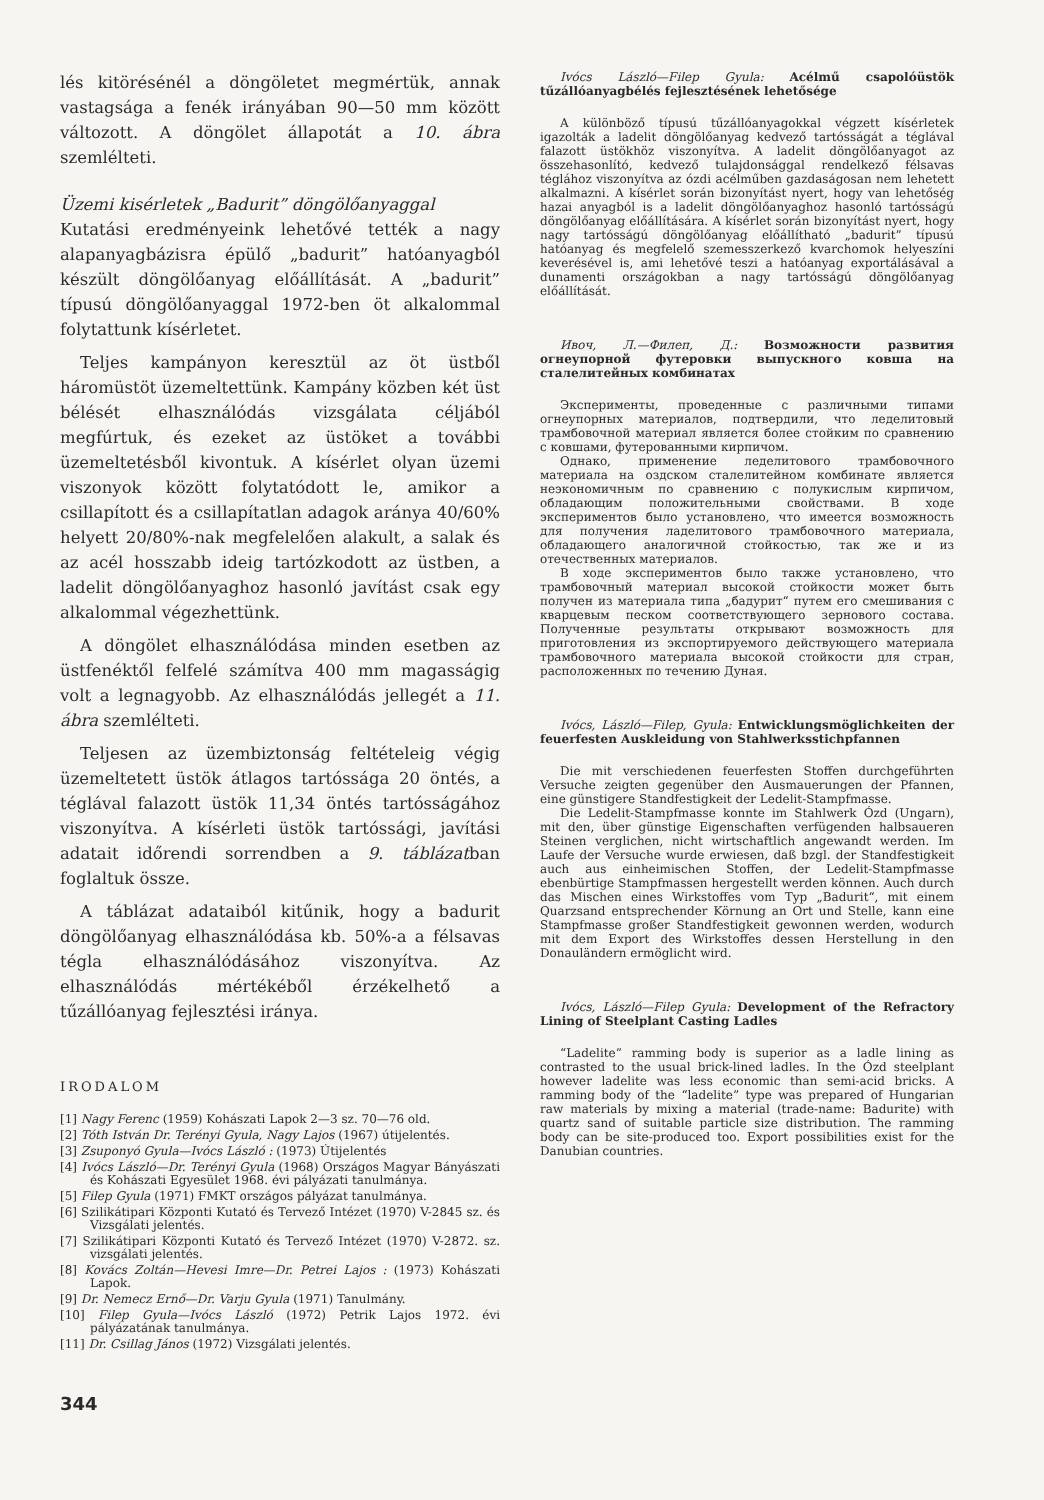lés kitörésénél a döngöletet megmértük, annak vastagsága a fenék irányában 90—50 mm között változott. A döngölet állapotát a 10. ábra szemlélteti.
Üzemi kisérletek „Badurit” döngölőanyaggal
Kutatási eredményeink lehetővé tették a nagy alapanyagbázisra épülő „badurit” hatóanyagból készült döngölőanyag előállítását. A „badurit” típusú döngölőanyaggal 1972-ben öt alkalommal folytattunk kísérletet.
Teljes kampányon keresztül az öt üstből háromüstöt üzemeltettünk. Kampány közben két üst bélését elhasználódás vizsgálata céljából megfúrtuk, és ezeket az üstöket a további üzemeltetésből kivontuk. A kísérlet olyan üzemi viszonyok között folytatódott le, amikor a csillapított és a csillapítatlan adagok aránya 40/60% helyett 20/80%-nak megfelelően alakult, a salak és az acél hosszabb ideig tartózkodott az üstben, a ladelit döngölőanyaghoz hasonló javítást csak egy alkalommal végezhettünk.
A döngölet elhasználódása minden esetben az üstfenéktől felfelé számítva 400 mm magasságig volt a legnagyobb. Az elhasználódás jellegét a 11. ábra szemlélteti.
Teljesen az üzembiztonság feltételeig végig üzemeltetett üstök átlagos tartóssága 20 öntés, a téglával falazott üstök 11,34 öntés tartósságához viszonyítva. A kísérleti üstök tartóssági, javítási adatait időrendi sorrendben a 9. táblázatban foglaltuk össze.
A táblázat adataiból kitűnik, hogy a badurit döngölőanyag elhasználódása kb. 50%-a a félsavas tégla elhasználódásához viszonyítva. Az elhasználódás mértékéből érzékelhető a tűzállóanyag fejlesztési iránya.
IRODALOM
[1] Nagy Ferenc (1959) Kohászati Lapok 2—3 sz. 70—76 old.
[2] Tóth István Dr. Terényi Gyula, Nagy Lajos (1967) útijelentés.
[3] Zsuponyó Gyula—Ivócs László : (1973) Útijelentés
[4] Ivócs László—Dr. Terényi Gyula (1968) Országos Magyar Bányászati és Kohászati Egyesület 1968. évi pályázati tanulmánya.
[5] Filep Gyula (1971) FMKT országos pályázat tanulmánya.
[6] Szilikátipari Központi Kutató és Tervező Intézet (1970) V-2845 sz. és Vizsgálati jelentés.
[7] Szilikátipari Központi Kutató és Tervező Intézet (1970) V-2872. sz. vizsgálati jelentés.
[8] Kovács Zoltán—Hevesi Imre—Dr. Petrei Lajos : (1973) Kohászati Lapok.
[9] Dr. Nemecz Ernő—Dr. Varju Gyula (1971) Tanulmány.
[10] Filep Gyula—Ivócs László (1972) Petrik Lajos 1972. évi pályázatának tanulmánya.
[11] Dr. Csillag János (1972) Vizsgálati jelentés.
344
Ivócs László—Filep Gyula: Acélmű csapolóüstök tűzállóanyagbélés fejlesztésének lehetősége
A különböző típusú tűzállóanyagokkal végzett kísérletek igazolták a ladelit döngölőanyag kedvező tartósságát a téglával falazott üstökhöz viszonyítva. A ladelit döngölőanyagot az összehasonlító, kedvező tulajdonsággal rendelkező félsavas téglához viszonyítva az ózdi acélműben gazdaságosan nem lehetett alkalmazni. A kísérlet során bizonyítást nyert, hogy van lehetőség hazai anyagból is a ladelit döngölőanyaghoz hasonló tartósságú döngölőanyag előállítására. A kísérlet során bizonyítást nyert, hogy nagy tartósságú döngölőanyag előállítható „badurit” típusú hatóanyag és megfelelő szemesszerkező kvarchomok helyeszíni keverésével is, ami lehetővé teszi a hatóanyag exportálásával a dunamenti országokban a nagy tartósságú döngölőanyag előállítását.
Ивоч, Л.—Филеп, Д.: Возможности развития огнеупорной футеровки выпускного ковша на сталелитейных комбинатах
Эксперименты, проведенные с различными типами огнеупорных материалов, подтвердили, что леделитовый трамбовочной материал является более стойким по сравнению с ковшами, футерованными кирпичом.
Однако, применение леделитового трамбовочного материала на оздском сталелитейном комбинате является неэкономичным по сравнению с полукислым кирпичом, обладающим положительными свойствами. В ходе экспериментов было установлено, что имеется возможность для получения ладелитового трамбовочного материала, обладающего аналогичной стойкостью, так же и из отечественных материалов.
В ходе экспериментов было также установлено, что трамбовочный материал высокой стойкости может быть получен из материала типа „бадурит“ путем его смешивания с кварцевым песком соответствующего зернового состава. Полученные результаты открывают возможность для приготовления из экспортируемого действующего материала трамбовочного материала высокой стойкости для стран, расположенных по течению Дуная.
Ivócs, László—Filep, Gyula: Entwicklungsmöglichkeiten der feuerfesten Auskleidung von Stahlwerksstichpfannen
Die mit verschiedenen feuerfesten Stoffen durchgeführten Versuche zeigten gegenüber den Ausmauerungen der Pfannen, eine günstigere Standfestigkeit der Ledelit-Stampfmasse.
Die Ledelit-Stampfmasse konnte im Stahlwerk Ózd (Ungarn), mit den, über günstige Eigenschaften verfügenden halbsaueren Steinen verglichen, nicht wirtschaftlich angewandt werden. Im Laufe der Versuche wurde erwiesen, daß bzgl. der Standfestigkeit auch aus einheimischen Stoffen, der Ledelit-Stampfmasse ebenbürtige Stampfmassen hergestellt werden können. Auch durch das Mischen eines Wirkstoffes vom Typ „Badurit“, mit einem Quarzsand entsprechender Körnung an Ort und Stelle, kann eine Stampfmasse großer Standfestigkeit gewonnen werden, wodurch mit dem Export des Wirkstoffes dessen Herstellung in den Donauländern ermöglicht wird.
Ivócs, László—Filep Gyula: Development of the Refractory Lining of Steelplant Casting Ladles
“Ladelite” ramming body is superior as a ladle lining as contrasted to the usual brick-lined ladles. In the Ózd steelplant however ladelite was less economic than semi-acid bricks. A ramming body of the “ladelite” type was prepared of Hungarian raw materials by mixing a material (trade-name: Badurite) with quartz sand of suitable particle size distribution. The ramming body can be site-produced too. Export possibilities exist for the Danubian countries.